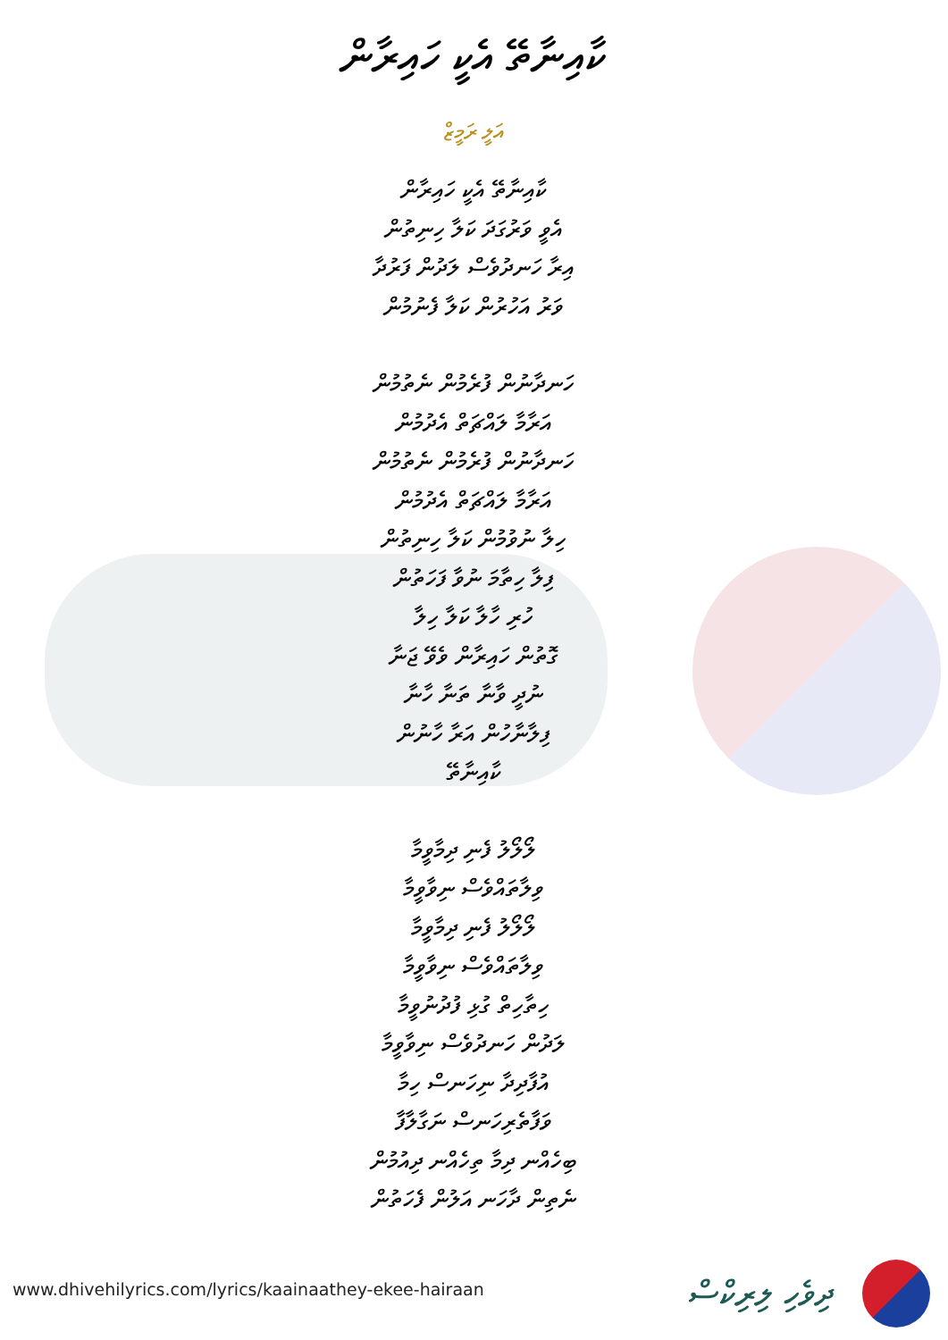ކާއިނާތޭ އެކީ ހައިރާން
އަލީ ރަމީޒް
ކާއިނާތޭ އެކީ ހައިރާން
އެވީ ވަރުގަދަ ކަލާ ހިނިތުން
އިރާ ހަނދުވެސް ލަދުން ފަރުދާ
ވަރު އަހުރުން ކަލާ ފެނުމުން
ހަނދާނުން ފުރެމުން ނެތުމުން
އަރާމާ ލައްޗަތް އެދުމުން
ހަނދާނުން ފުރެމުން ނެތުމުން
އަރާމާ ލައްޗަތް އެދުމުން
ހިލާ ނުވުމުން ކަލާ ހިނިތުން
ފިލާ ހިތާމަ ނުވާ ފަހަތުން
ހުރި ހާލާ ކަލާ ހިލާ
ގޮތުން ހައިރާން ވެވޭ ޖަނާ
ނުދީ ވާނާ ތަނާ ހާނާ
ފިލާނާހުން އަރާ ހާނުން
ކާއިނާތޭ
ލޯލޯލު ފެނި ދިމާވީމާ
ވިލާތައްވެސް ނިވާވީމާ
ލޯލޯލު ފެނި ދިމާވީމާ
ވިލާތައްވެސް ނިވާވީމާ
ހިތާހިތް ގުޅި ފުދުނުވީމާ
ލަދުން ހަނދުވެސް ނިވާވީމާ
އުފާދިދާ ނިހަނސް ހިމާ
ވަފާތެރިހަނސް ނަގާލާފާ
ބިހެއްނ ދިމާ ތިހެއްނ ދިއުމުން
ނެތިން ދާހަނ އަލުން ފެހަތުން
www.dhivehilyrics.com/lyrics/kaainaathey-ekee-hairaan
ދިވެހި ލިރިކްސް